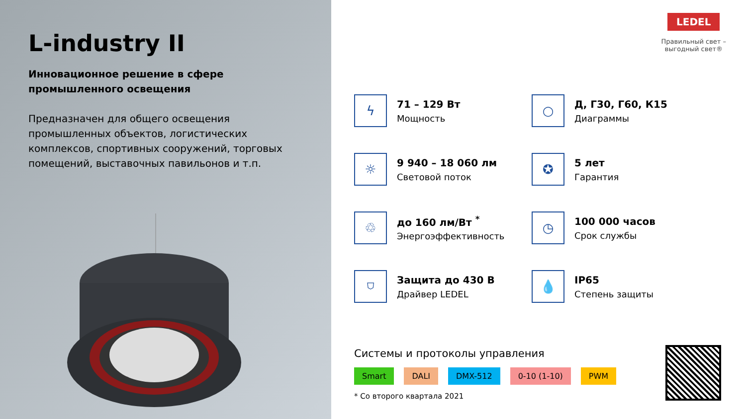L-industry II
Инновационное решение в сфере
промышленного освещения
Предназначен для общего освещения промышленных объектов, логистических комплексов, спортивных сооружений, торговых помещений, выставочных павильонов и т.п.
LEDEL
Правильный свет –
выгодный свет®
ϟ
71 – 129 Вт
Мощность
○
Д, Г30, Г60, К15
Диаграммы
☼
9 940 – 18 060 лм
Световой поток
✪
5 лет
Гарантия
♲
до 160 лм/Вт <sup>*</sup>
Энергоэффективность
◷
100 000 часов
Срок службы
⛉
Защита до 430 В
Драйвер LEDEL
💧
IP65
Степень защиты
Системы и протоколы управления
Smart DALI DMX-512 0-10 (1-10) PWM
* Со второго квартала 2021